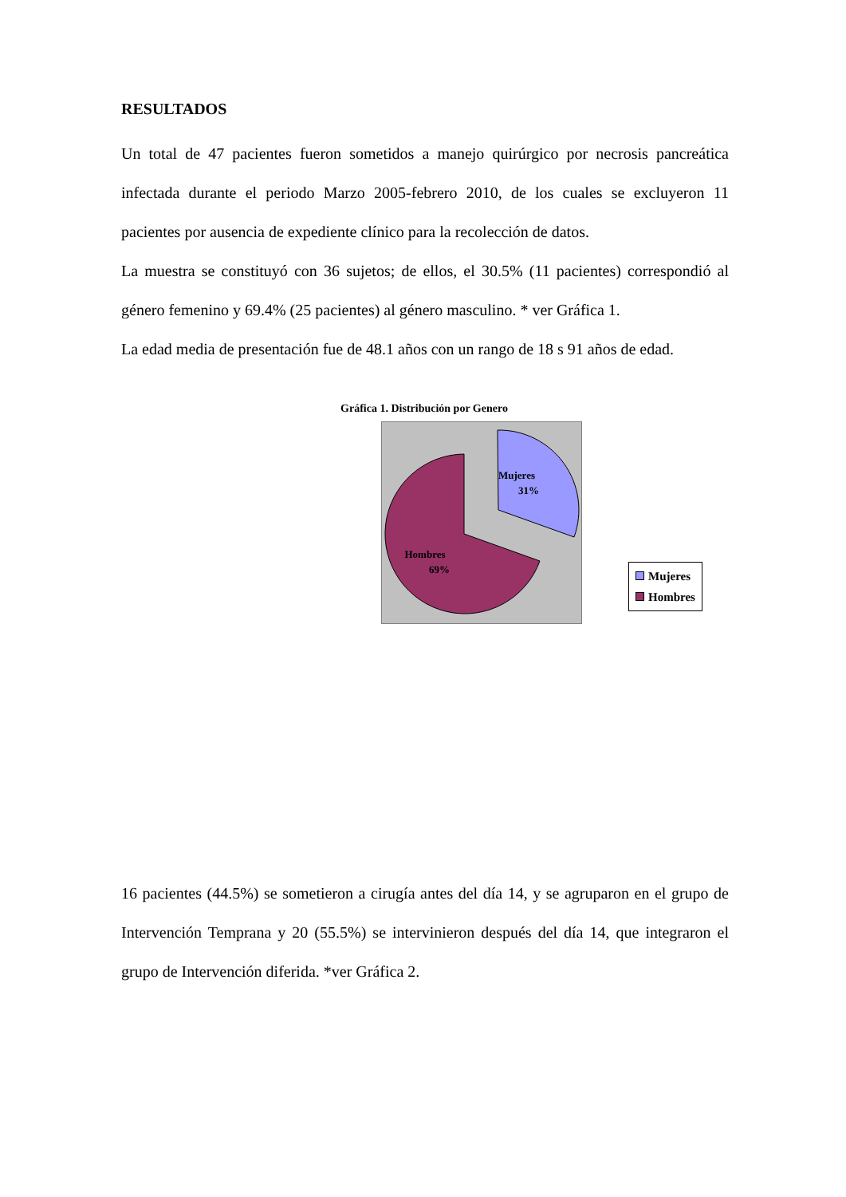RESULTADOS
Un total de 47 pacientes fueron sometidos a manejo quirúrgico por necrosis pancreática infectada durante el periodo Marzo 2005-febrero 2010, de los cuales se excluyeron 11 pacientes por ausencia de expediente clínico para la recolección de datos.
La muestra se constituyó con 36 sujetos; de ellos, el 30.5% (11 pacientes) correspondió al género femenino y 69.4% (25 pacientes) al género masculino. * ver Gráfica 1.
La edad media de presentación fue de 48.1 años con un rango de 18 s 91 años de edad.
Gráfica 1. Distribución por Genero
Mujeres
31%
Hombres
69%
Mujeres
Hombres
16 pacientes (44.5%) se sometieron a cirugía antes del día 14, y se agruparon en el grupo de Intervención Temprana y 20 (55.5%) se intervinieron después del día 14, que integraron el grupo de Intervención diferida. *ver Gráfica 2.